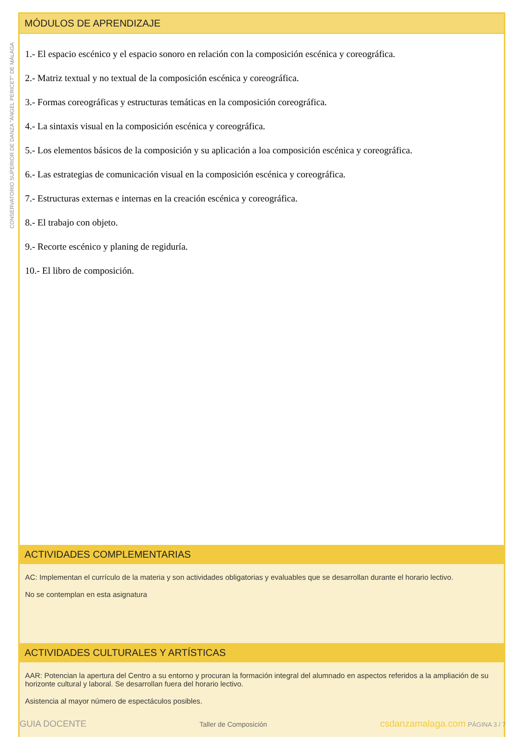CONSERVATORIO SUPERIOR DE DANZA "ÁNGEL PERICET" DE MÁLAGA
MÓDULOS DE APRENDIZAJE
1.- El espacio escénico y el espacio sonoro en relación con la composición escénica y coreográfica.
2.- Matriz textual y no textual de la composición escénica y coreográfica.
3.- Formas coreográficas y estructuras temáticas en la composición coreográfica.
4.- La sintaxis visual en la composición escénica y coreográfica.
5.- Los elementos básicos de la composición y su aplicación a loa composición escénica y coreográfica.
6.- Las estrategias de comunicación visual en la composición escénica y coreográfica.
7.- Estructuras externas e internas en la creación escénica y coreográfica.
8.- El trabajo con objeto.
9.- Recorte escénico y planing de regiduría.
10.- El libro de composición.
ACTIVIDADES COMPLEMENTARIAS
AC: Implementan el currículo de la materia y son actividades obligatorias y evaluables que se desarrollan durante el horario lectivo.
No se contemplan en esta asignatura
ACTIVIDADES CULTURALES Y ARTÍSTICAS
AAR: Potencian la apertura del Centro a su entorno y procuran la formación integral del alumnado en aspectos referidos a la ampliación de su horizonte cultural y laboral. Se desarrollan fuera del horario lectivo.
Asistencia al mayor número de espectáculos posibles.
GUIA DOCENTE Taller de Composición csdanzamalaga.com PÁGINA 3 / 7